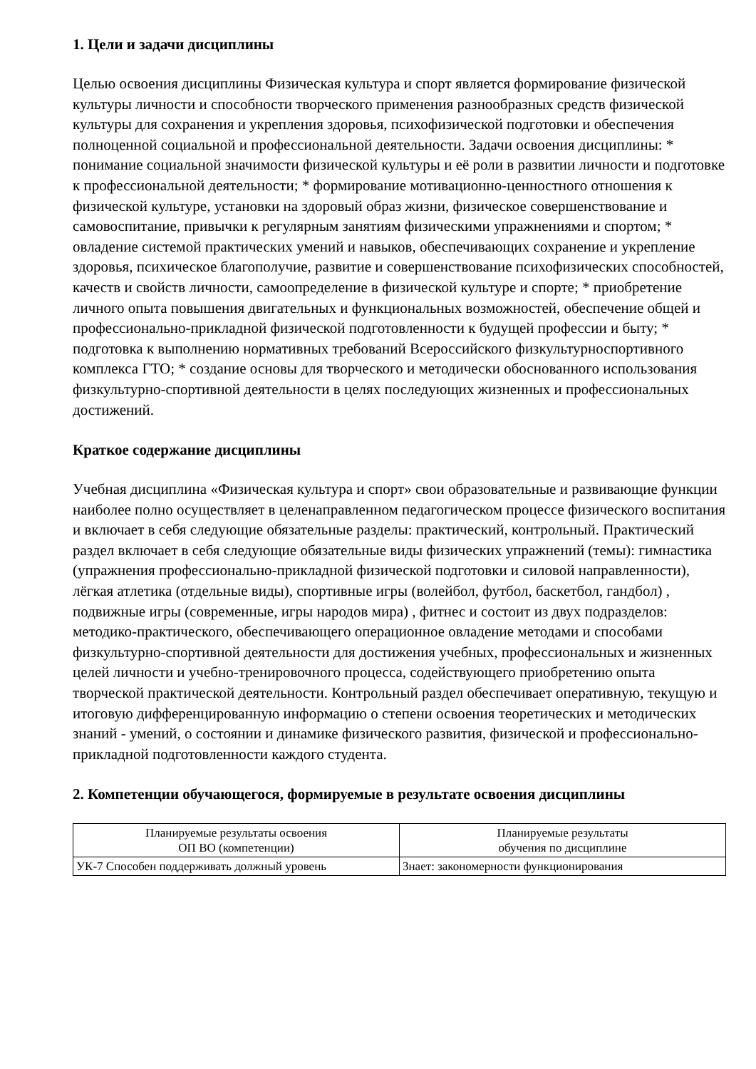1. Цели и задачи дисциплины
Целью освоения дисциплины Физическая культура и спорт является формирование физической культуры личности и способности творческого применения разнообразных средств физической культуры для сохранения и укрепления здоровья, психофизической подготовки и обеспечения полноценной социальной и профессиональной деятельности. Задачи освоения дисциплины: * понимание социальной значимости физической культуры и её роли в развитии личности и подготовке к профессиональной деятельности; * формирование мотивационно-ценностного отношения к физической культуре, установки на здоровый образ жизни, физическое совершенствование и самовоспитание, привычки к регулярным занятиям физическими упражнениями и спортом; * овладение системой практических умений и навыков, обеспечивающих сохранение и укрепление здоровья, психическое благополучие, развитие и совершенствование психофизических способностей, качеств и свойств личности, самоопределение в физической культуре и спорте; * приобретение личного опыта повышения двигательных и функциональных возможностей, обеспечение общей и профессионально-прикладной физической подготовленности к будущей профессии и быту; * подготовка к выполнению нормативных требований Всероссийского физкультурноспортивного комплекса ГТО; * создание основы для творческого и методически обоснованного использования физкультурно-спортивной деятельности в целях последующих жизненных и профессиональных достижений.
Краткое содержание дисциплины
Учебная дисциплина «Физическая культура и спорт» свои образовательные и развивающие функции наиболее полно осуществляет в целенаправленном педагогическом процессе физического воспитания и включает в себя следующие обязательные разделы: практический, контрольный. Практический раздел включает в себя следующие обязательные виды физических упражнений (темы): гимнастика (упражнения профессионально-прикладной физической подготовки и силовой направленности), лёгкая атлетика (отдельные виды), спортивные игры (волейбол, футбол, баскетбол, гандбол) , подвижные игры (современные, игры народов мира) , фитнес и состоит из двух подразделов: методико-практического, обеспечивающего операционное овладение методами и способами физкультурно-спортивной деятельности для достижения учебных, профессиональных и жизненных целей личности и учебно-тренировочного процесса, содействующего приобретению опыта творческой практической деятельности. Контрольный раздел обеспечивает оперативную, текущую и итоговую дифференцированную информацию о степени освоения теоретических и методических знаний - умений, о состоянии и динамике физического развития, физической и профессионально-прикладной подготовленности каждого студента.
2. Компетенции обучающегося, формируемые в результате освоения дисциплины
| Планируемые результаты освоения ОП ВО (компетенции) | Планируемые результаты обучения по дисциплине |
| --- | --- |
| УК-7 Способен поддерживать должный уровень | Знает: закономерности функционирования |